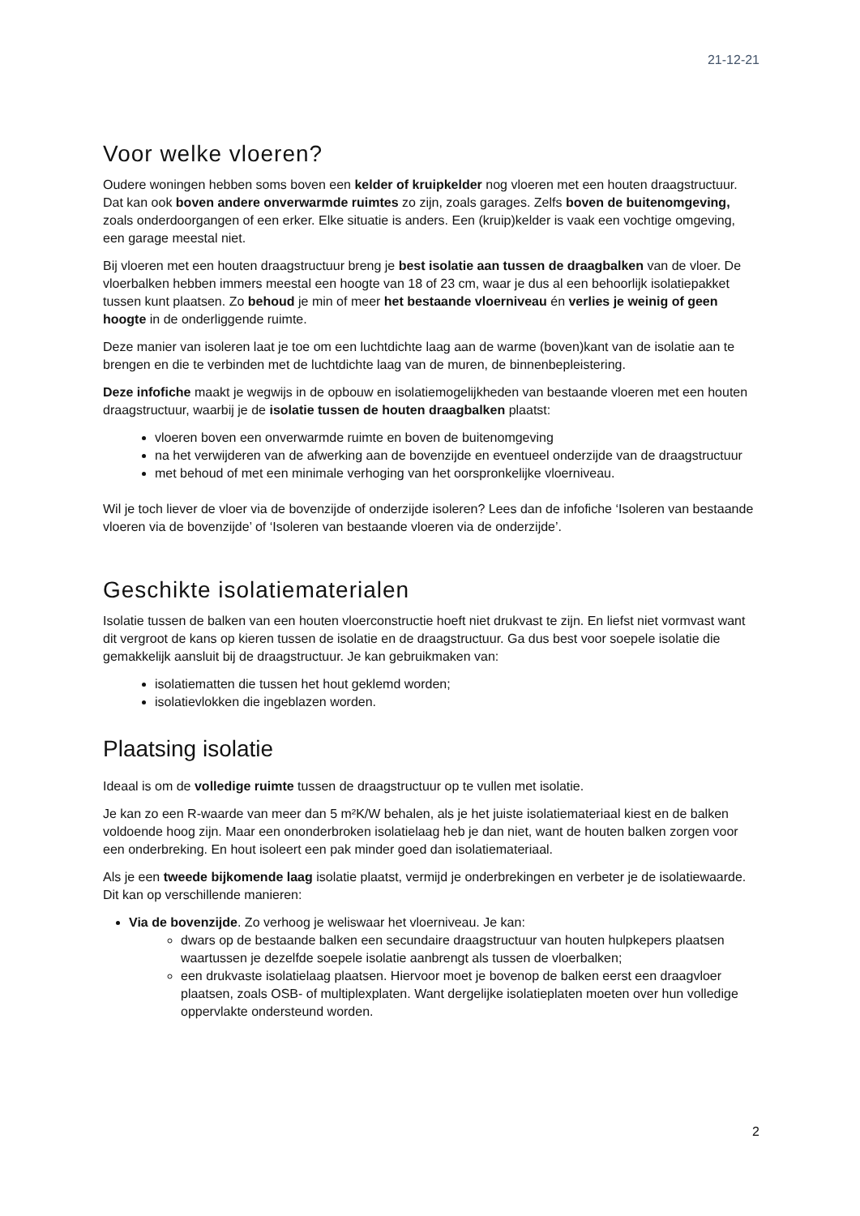21-12-21
Voor welke vloeren?
Oudere woningen hebben soms boven een kelder of kruipkelder nog vloeren met een houten draagstructuur. Dat kan ook boven andere onverwarmde ruimtes zo zijn, zoals garages. Zelfs boven de buitenomgeving, zoals onderdoorgangen of een erker. Elke situatie is anders. Een (kruip)kelder is vaak een vochtige omgeving, een garage meestal niet.
Bij vloeren met een houten draagstructuur breng je best isolatie aan tussen de draagbalken van de vloer. De vloerbalken hebben immers meestal een hoogte van 18 of 23 cm, waar je dus al een behoorlijk isolatiepakket tussen kunt plaatsen. Zo behoud je min of meer het bestaande vloerniveau én verlies je weinig of geen hoogte in de onderliggende ruimte.
Deze manier van isoleren laat je toe om een luchtdichte laag aan de warme (boven)kant van de isolatie aan te brengen en die te verbinden met de luchtdichte laag van de muren, de binnenbepleistering.
Deze infofiche maakt je wegwijs in de opbouw en isolatiemogelijkheden van bestaande vloeren met een houten draagstructuur, waarbij je de isolatie tussen de houten draagbalken plaatst:
vloeren boven een onverwarmde ruimte en boven de buitenomgeving
na het verwijderen van de afwerking aan de bovenzijde en eventueel onderzijde van de draagstructuur
met behoud of met een minimale verhoging van het oorspronkelijke vloerniveau.
Wil je toch liever de vloer via de bovenzijde of onderzijde isoleren? Lees dan de infofiche ‘Isoleren van bestaande vloeren via de bovenzijde’ of ‘Isoleren van bestaande vloeren via de onderzijde’.
Geschikte isolatiematerialen
Isolatie tussen de balken van een houten vloerconstructie hoeft niet drukvast te zijn. En liefst niet vormvast want dit vergroot de kans op kieren tussen de isolatie en de draagstructuur. Ga dus best voor soepele isolatie die gemakkelijk aansluit bij de draagstructuur. Je kan gebruikmaken van:
isolatiematten die tussen het hout geklemd worden;
isolatievlokken die ingeblazen worden.
Plaatsing isolatie
Ideaal is om de volledige ruimte tussen de draagstructuur op te vullen met isolatie.
Je kan zo een R-waarde van meer dan 5 m²K/W behalen, als je het juiste isolatiemateriaal kiest en de balken voldoende hoog zijn. Maar een ononderbroken isolatielaag heb je dan niet, want de houten balken zorgen voor een onderbreking. En hout isoleert een pak minder goed dan isolatiemateriaal.
Als je een tweede bijkomende laag isolatie plaatst, vermijd je onderbrekingen en verbeter je de isolatiewaarde. Dit kan op verschillende manieren:
Via de bovenzijde. Zo verhoog je weliswaar het vloerniveau. Je kan:
dwars op de bestaande balken een secundaire draagstructuur van houten hulpkepers plaatsen waartussen je dezelfde soepele isolatie aanbrengt als tussen de vloerbalken;
een drukvaste isolatielaag plaatsen. Hiervoor moet je bovenop de balken eerst een draagvloer plaatsen, zoals OSB- of multiplexplaten. Want dergelijke isolatieplaten moeten over hun volledige oppervlakte ondersteund worden.
2